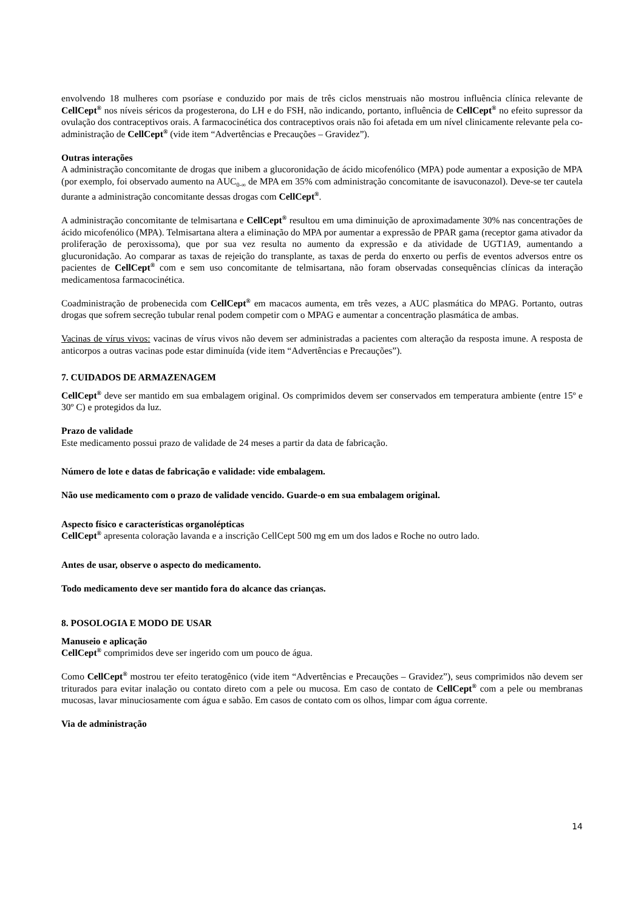envolvendo 18 mulheres com psoríase e conduzido por mais de três ciclos menstruais não mostrou influência clínica relevante de CellCept<sup>®</sup> nos níveis séricos da progesterona, do LH e do FSH, não indicando, portanto, influência de CellCept<sup>®</sup> no efeito supressor da ovulação dos contraceptivos orais. A farmacocinética dos contraceptivos orais não foi afetada em um nível clinicamente relevante pela co-administração de CellCept<sup>®</sup> (vide item “Advertências e Precauções – Gravidez”).
Outras interações
A administração concomitante de drogas que inibem a glucoronidação de ácido micofenólico (MPA) pode aumentar a exposição de MPA (por exemplo, foi observado aumento na AUC<sub>0-∞</sub> de MPA em 35% com administração concomitante de isavuconazol). Deve-se ter cautela durante a administração concomitante dessas drogas com CellCept<sup>®</sup>.
A administração concomitante de telmisartana e CellCept<sup>®</sup> resultou em uma diminuição de aproximadamente 30% nas concentrações de ácido micofenólico (MPA). Telmisartana altera a eliminação do MPA por aumentar a expressão de PPAR gama (receptor gama ativador da proliferação de peroxissoma), que por sua vez resulta no aumento da expressão e da atividade de UGT1A9, aumentando a glucuronidação. Ao comparar as taxas de rejeição do transplante, as taxas de perda do enxerto ou perfis de eventos adversos entre os pacientes de CellCept<sup>®</sup> com e sem uso concomitante de telmisartana, não foram observadas consequências clínicas da interação medicamentosa farmacocinética.
Coadministração de probenecida com CellCept<sup>®</sup> em macacos aumenta, em três vezes, a AUC plasmática do MPAG. Portanto, outras drogas que sofrem secreção tubular renal podem competir com o MPAG e aumentar a concentração plasmática de ambas.
Vacinas de vírus vivos: vacinas de vírus vivos não devem ser administradas a pacientes com alteração da resposta imune. A resposta de anticorpos a outras vacinas pode estar diminuída (vide item “Advertências e Precauções”).
7. CUIDADOS DE ARMAZENAGEM
CellCept<sup>®</sup> deve ser mantido em sua embalagem original. Os comprimidos devem ser conservados em temperatura ambiente (entre 15º e 30º C) e protegidos da luz.
Prazo de validade
Este medicamento possui prazo de validade de 24 meses a partir da data de fabricação.
Número de lote e datas de fabricação e validade: vide embalagem.
Não use medicamento com o prazo de validade vencido. Guarde-o em sua embalagem original.
Aspecto físico e características organolépticas
CellCept<sup>®</sup> apresenta coloração lavanda e a inscrição CellCept 500 mg em um dos lados e Roche no outro lado.
Antes de usar, observe o aspecto do medicamento.
Todo medicamento deve ser mantido fora do alcance das crianças.
8. POSOLOGIA E MODO DE USAR
Manuseio e aplicação
CellCept<sup>®</sup> comprimidos deve ser ingerido com um pouco de água.
Como CellCept<sup>®</sup> mostrou ter efeito teratogênico (vide item “Advertências e Precauções – Gravidez”), seus comprimidos não devem ser triturados para evitar inalação ou contato direto com a pele ou mucosa. Em caso de contato de CellCept<sup>®</sup> com a pele ou membranas mucosas, lavar minuciosamente com água e sabão. Em casos de contato com os olhos, limpar com água corrente.
Via de administração
14